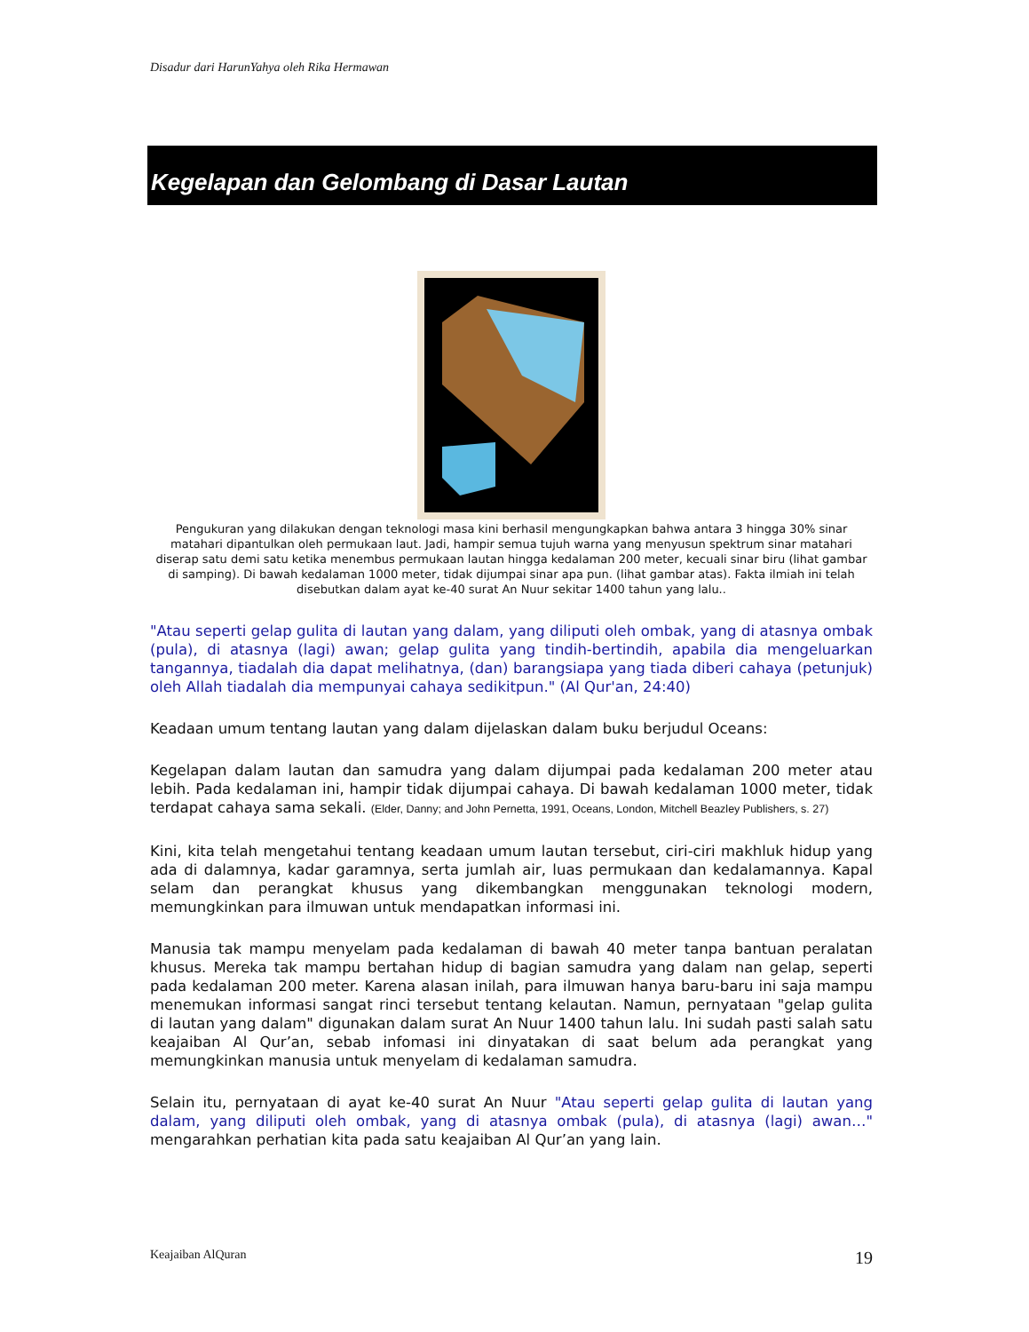Disadur dari HarunYahya oleh Rika Hermawan
Kegelapan dan Gelombang di Dasar Lautan
Pengukuran yang dilakukan dengan teknologi masa kini berhasil mengungkapkan bahwa antara 3 hingga 30% sinar matahari dipantulkan oleh permukaan laut. Jadi, hampir semua tujuh warna yang menyusun spektrum sinar matahari diserap satu demi satu ketika menembus permukaan lautan hingga kedalaman 200 meter, kecuali sinar biru (lihat gambar di samping). Di bawah kedalaman 1000 meter, tidak dijumpai sinar apa pun. (lihat gambar atas). Fakta ilmiah ini telah disebutkan dalam ayat ke-40 surat An Nuur sekitar 1400 tahun yang lalu..
"Atau seperti gelap gulita di lautan yang dalam, yang diliputi oleh ombak, yang di atasnya ombak (pula), di atasnya (lagi) awan; gelap gulita yang tindih-bertindih, apabila dia mengeluarkan tangannya, tiadalah dia dapat melihatnya, (dan) barangsiapa yang tiada diberi cahaya (petunjuk) oleh Allah tiadalah dia mempunyai cahaya sedikitpun." (Al Qur'an, 24:40)
Keadaan umum tentang lautan yang dalam dijelaskan dalam buku berjudul Oceans:
Kegelapan dalam lautan dan samudra yang dalam dijumpai pada kedalaman 200 meter atau lebih. Pada kedalaman ini, hampir tidak dijumpai cahaya. Di bawah kedalaman 1000 meter, tidak terdapat cahaya sama sekali. (Elder, Danny; and John Pernetta, 1991, Oceans, London, Mitchell Beazley Publishers, s. 27)
Kini, kita telah mengetahui tentang keadaan umum lautan tersebut, ciri-ciri makhluk hidup yang ada di dalamnya, kadar garamnya, serta jumlah air, luas permukaan dan kedalamannya. Kapal selam dan perangkat khusus yang dikembangkan menggunakan teknologi modern, memungkinkan para ilmuwan untuk mendapatkan informasi ini.
Manusia tak mampu menyelam pada kedalaman di bawah 40 meter tanpa bantuan peralatan khusus. Mereka tak mampu bertahan hidup di bagian samudra yang dalam nan gelap, seperti pada kedalaman 200 meter. Karena alasan inilah, para ilmuwan hanya baru-baru ini saja mampu menemukan informasi sangat rinci tersebut tentang kelautan. Namun, pernyataan "gelap gulita di lautan yang dalam" digunakan dalam surat An Nuur 1400 tahun lalu. Ini sudah pasti salah satu keajaiban Al Qur’an, sebab infomasi ini dinyatakan di saat belum ada perangkat yang memungkinkan manusia untuk menyelam di kedalaman samudra.
Selain itu, pernyataan di ayat ke-40 surat An Nuur "Atau seperti gelap gulita di lautan yang dalam, yang diliputi oleh ombak, yang di atasnya ombak (pula), di atasnya (lagi) awan…" mengarahkan perhatian kita pada satu keajaiban Al Qur’an yang lain.
Keajaiban AlQuran 19